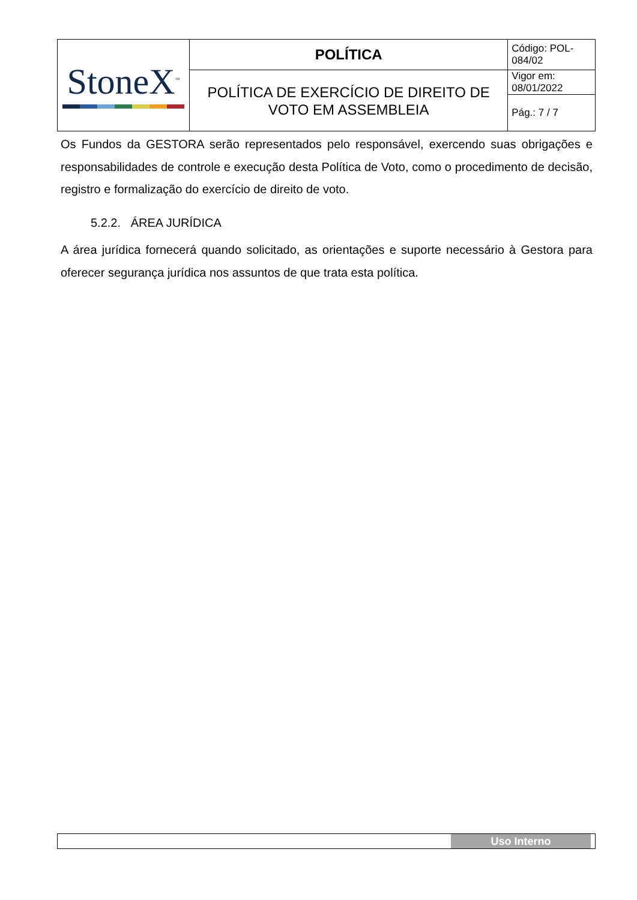| StoneX<sup>™</sup> | POLÍTICA | Código: POL-084/02 |
| | POLÍTICA DE EXERCÍCIO DE DIREITO DE VOTO EM ASSEMBLEIA | Vigor em: 08/01/2022 |
| | | Pág.: 7 / 7 |
Os Fundos da GESTORA serão representados pelo responsável, exercendo suas obrigações e responsabilidades de controle e execução desta Política de Voto, como o procedimento de decisão, registro e formalização do exercício de direito de voto.
5.2.2. ÁREA JURÍDICA
A área jurídica fornecerá quando solicitado, as orientações e suporte necessário à Gestora para oferecer segurança jurídica nos assuntos de que trata esta política.
Uso Interno